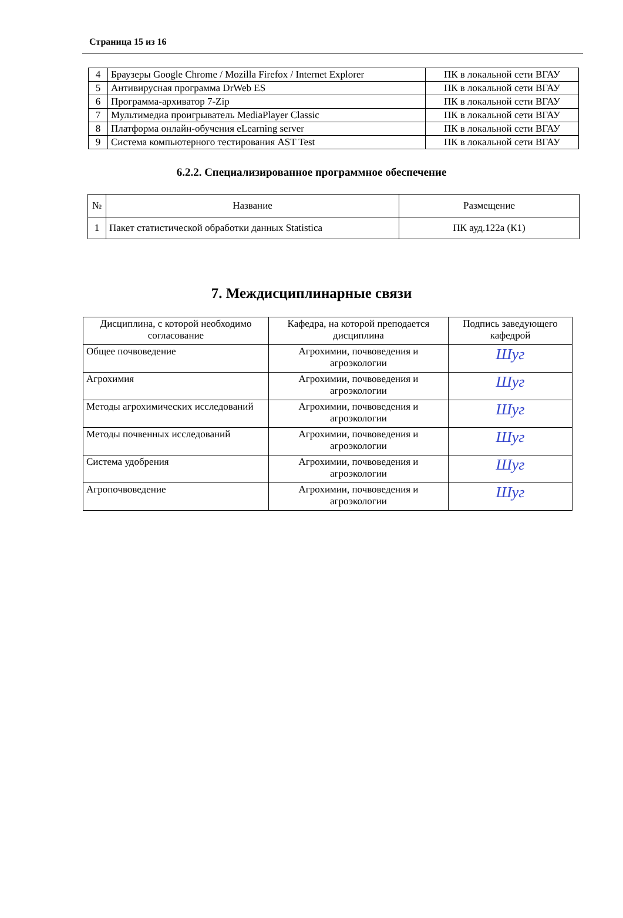Страница 15 из 16
| 4 | Браузеры Google Chrome / Mozilla Firefox / Internet Explorer | ПК в локальной сети ВГАУ |
| 5 | Антивирусная программа DrWeb ES | ПК в локальной сети ВГАУ |
| 6 | Программа-архиватор 7-Zip | ПК в локальной сети ВГАУ |
| 7 | Мультимедиа проигрыватель MediaPlayer Classic | ПК в локальной сети ВГАУ |
| 8 | Платформа онлайн-обучения eLearning server | ПК в локальной сети ВГАУ |
| 9 | Система компьютерного тестирования AST Test | ПК в локальной сети ВГАУ |
6.2.2. Специализированное программное обеспечение
| № | Название | Размещение |
| --- | --- | --- |
| 1 | Пакет статистической обработки данных Statistica | ПК ауд.122а (К1) |
7. Междисциплинарные связи
| Дисциплина, с которой необходимо согласование | Кафедра, на которой преподается дисциплина | Подпись заведующего кафедрой |
| Общее почвоведение | Агрохимии, почвоведения и агроэкологии | Шуг |
| Агрохимия | Агрохимии, почвоведения и агроэкологии | Шуг |
| Методы агрохимических исследований | Агрохимии, почвоведения и агроэкологии | Шуг |
| Методы почвенных исследований | Агрохимии, почвоведения и агроэкологии | Шуг |
| Система удобрения | Агрохимии, почвоведения и агроэкологии | Шуг |
| Агропочвоведение | Агрохимии, почвоведения и агроэкологии | Шуг |